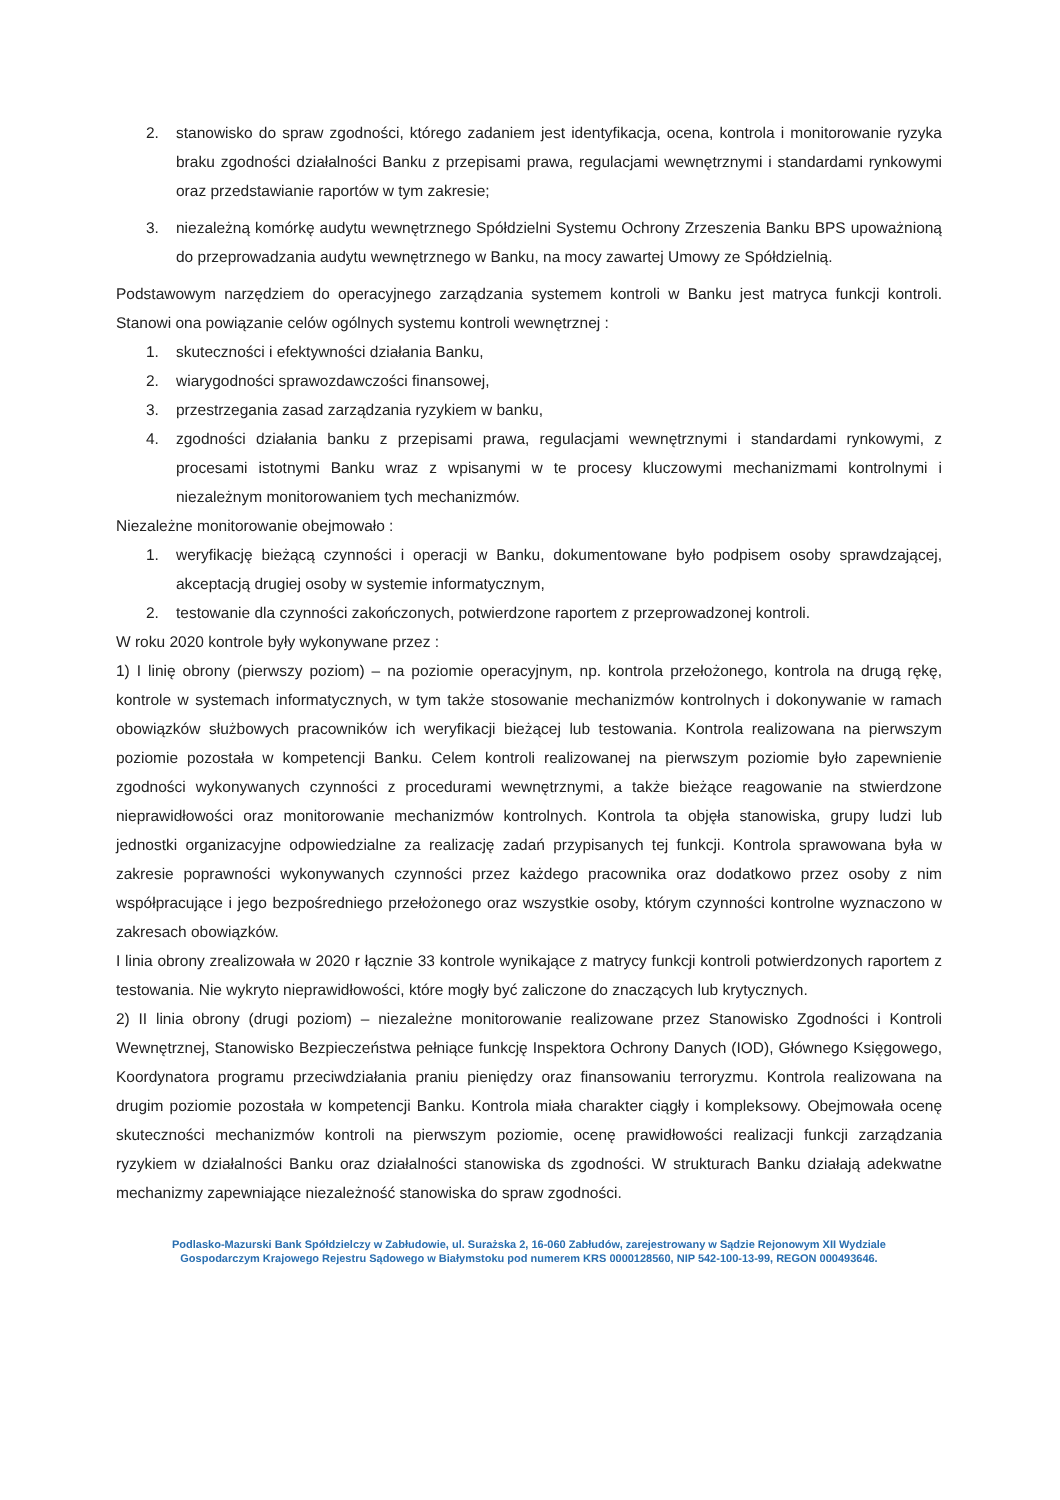2. stanowisko do spraw zgodności, którego zadaniem jest identyfikacja, ocena, kontrola i monitorowanie ryzyka braku zgodności działalności Banku z przepisami prawa, regulacjami wewnętrznymi i standardami rynkowymi oraz przedstawianie raportów w tym zakresie;
3. niezależną komórkę audytu wewnętrznego Spółdzielni Systemu Ochrony Zrzeszenia Banku BPS upoważnioną do przeprowadzania audytu wewnętrznego w Banku, na mocy zawartej Umowy ze Spółdzielnią.
Podstawowym narzędziem do operacyjnego zarządzania systemem kontroli w Banku jest matryca funkcji kontroli. Stanowi ona powiązanie celów ogólnych systemu kontroli wewnętrznej :
1. skuteczności i efektywności działania Banku,
2. wiarygodności sprawozdawczości finansowej,
3. przestrzegania zasad zarządzania ryzykiem w banku,
4. zgodności działania banku z przepisami prawa, regulacjami wewnętrznymi i standardami rynkowymi, z procesami istotnymi Banku wraz z wpisanymi w te procesy kluczowymi mechanizmami kontrolnymi i niezależnym monitorowaniem tych mechanizmów.
Niezależne monitorowanie obejmowało :
1. weryfikację bieżącą czynności i operacji w Banku, dokumentowane było podpisem osoby sprawdzającej, akceptacją drugiej osoby w systemie informatycznym,
2. testowanie dla czynności zakończonych, potwierdzone raportem z przeprowadzonej kontroli.
W roku 2020 kontrole były wykonywane przez :
1) I linię obrony (pierwszy poziom) – na poziomie operacyjnym, np. kontrola przełożonego, kontrola na drugą rękę, kontrole w systemach informatycznych, w tym także stosowanie mechanizmów kontrolnych i dokonywanie w ramach obowiązków służbowych pracowników ich weryfikacji bieżącej lub testowania. Kontrola realizowana na pierwszym poziomie pozostała w kompetencji Banku. Celem kontroli realizowanej na pierwszym poziomie było zapewnienie zgodności wykonywanych czynności z procedurami wewnętrznymi, a także bieżące reagowanie na stwierdzone nieprawidłowości oraz monitorowanie mechanizmów kontrolnych. Kontrola ta objęła stanowiska, grupy ludzi lub jednostki organizacyjne odpowiedzialne za realizację zadań przypisanych tej funkcji. Kontrola sprawowana była w zakresie poprawności wykonywanych czynności przez każdego pracownika oraz dodatkowo przez osoby z nim współpracujące i jego bezpośredniego przełożonego oraz wszystkie osoby, którym czynności kontrolne wyznaczono w zakresach obowiązków.
I linia obrony zrealizowała w 2020 r łącznie 33 kontrole wynikające z matrycy funkcji kontroli potwierdzonych raportem z testowania. Nie wykryto nieprawidłowości, które mogły być zaliczone do znaczących lub krytycznych.
2) II linia obrony (drugi poziom) – niezależne monitorowanie realizowane przez Stanowisko Zgodności i Kontroli Wewnętrznej, Stanowisko Bezpieczeństwa pełniące funkcję Inspektora Ochrony Danych (IOD), Głównego Księgowego, Koordynatora programu przeciwdziałania praniu pieniędzy oraz finansowaniu terroryzmu. Kontrola realizowana na drugim poziomie pozostała w kompetencji Banku. Kontrola miała charakter ciągły i kompleksowy. Obejmowała ocenę skuteczności mechanizmów kontroli na pierwszym poziomie, ocenę prawidłowości realizacji funkcji zarządzania ryzykiem w działalności Banku oraz działalności stanowiska ds zgodności. W strukturach Banku działają adekwatne mechanizmy zapewniające niezależność stanowiska do spraw zgodności.
Podlasko-Mazurski Bank Spółdzielczy w Zabłudowie, ul. Surażska 2, 16-060 Zabłudów, zarejestrowany w Sądzie Rejonowym XII Wydziale
Gospodarczym Krajowego Rejestru Sądowego w Białymstoku pod numerem KRS 0000128560, NIP 542-100-13-99, REGON 000493646.